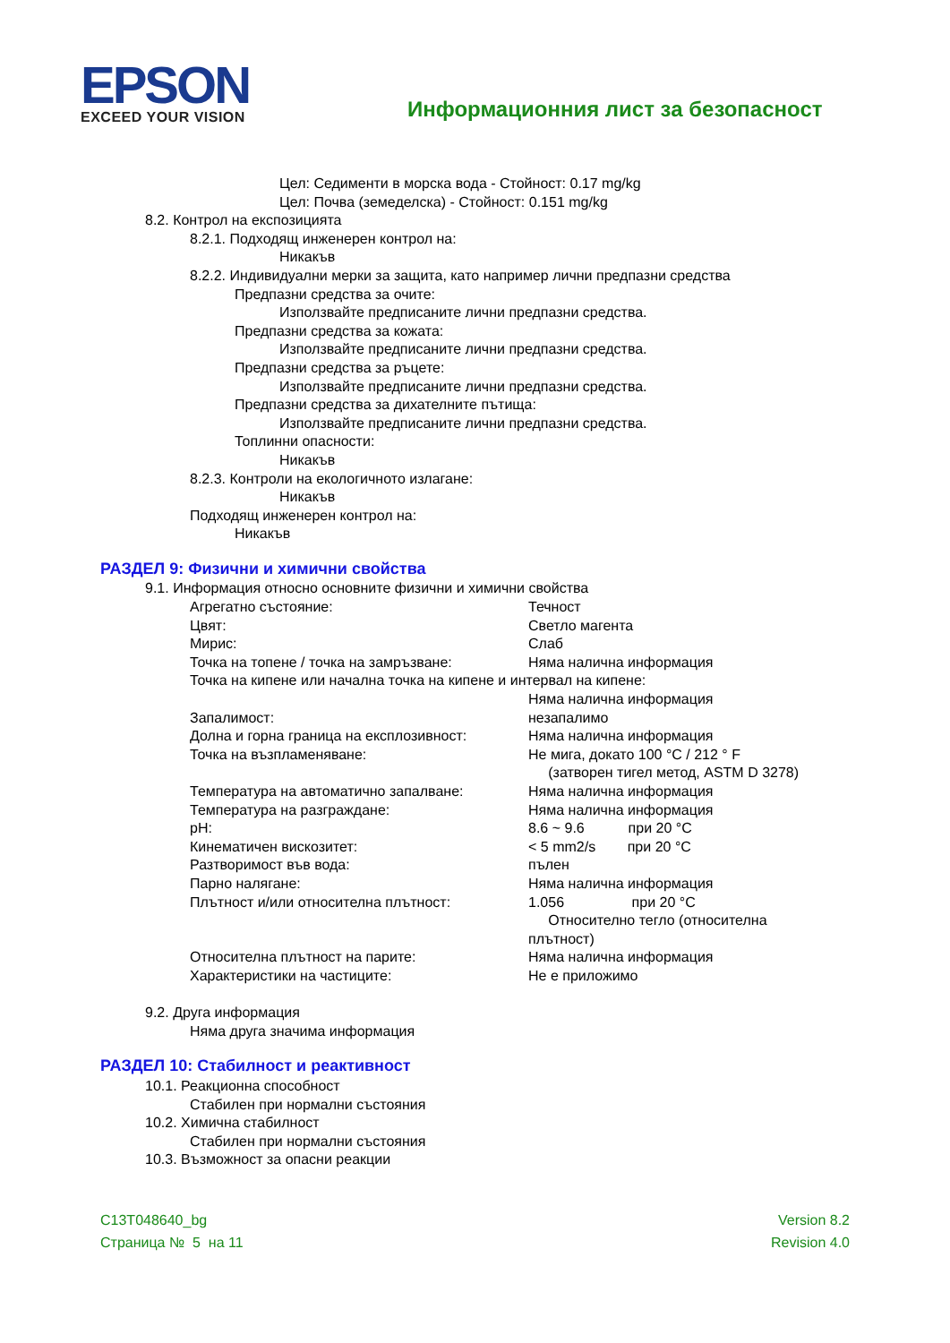EPSON
EXCEED YOUR VISION
Информационния лист за безопасност
Цел: Седименти в морска вода - Стойност: 0.17 mg/kg
Цел: Почва (земеделска) - Стойност: 0.151 mg/kg
8.2. Контрол на експозицията
8.2.1. Подходящ инженерен контрол на:
Никакъв
8.2.2. Индивидуални мерки за защита, като например лични предпазни средства
Предпазни средства за очите:
Използвайте предписаните лични предпазни средства.
Предпазни средства за кожата:
Използвайте предписаните лични предпазни средства.
Предпазни средства за ръцете:
Използвайте предписаните лични предпазни средства.
Предпазни средства за дихателните пътища:
Използвайте предписаните лични предпазни средства.
Топлинни опасности:
Никакъв
8.2.3. Контроли на екологичното излагане:
Никакъв
Подходящ инженерен контрол на:
Никакъв
РАЗДЕЛ 9: Физични и химични свойства
9.1. Информация относно основните физични и химични свойства
| Агрегатно състояние: | Течност |
| Цвят: | Светло магента |
| Мирис: | Слаб |
| Точка на топене / точка на замръзване: | Няма налична информация |
| Точка на кипене или начална точка на кипене и интервал на кипене: | |
| | Няма налична информация |
| Запалимост: | незапалимо |
| Долна и горна граница на експлозивност: | Няма налична информация |
| Точка на възпламеняване: | Не мига, докато 100 °C / 212 ° F (затворен тигел метод, ASTM D 3278) |
| Температура на автоматично запалване: | Няма налична информация |
| Температура на разграждане: | Няма налична информация |
| pH: | 8.6 ~ 9.6 при 20 °C |
| Кинематичен вискозитет: | < 5 mm2/s при 20 °C |
| Разтворимост във вода: | пълен |
| Парно налягане: | Няма налична информация |
| Плътност и/или относителна плътност: | 1.056 при 20 °C Относително тегло (относителна плътност) |
| Относителна плътност на парите: | Няма налична информация |
| Характеристики на частиците: | Не е приложимо |
9.2. Друга информация
Няма друга значима информация
РАЗДЕЛ 10: Стабилност и реактивност
10.1. Реакционна способност
Стабилен при нормални състояния
10.2. Химична стабилност
Стабилен при нормални състояния
10.3. Възможност за опасни реакции
C13T048640_bg
Страница № 5 на 11
Version 8.2
Revision 4.0